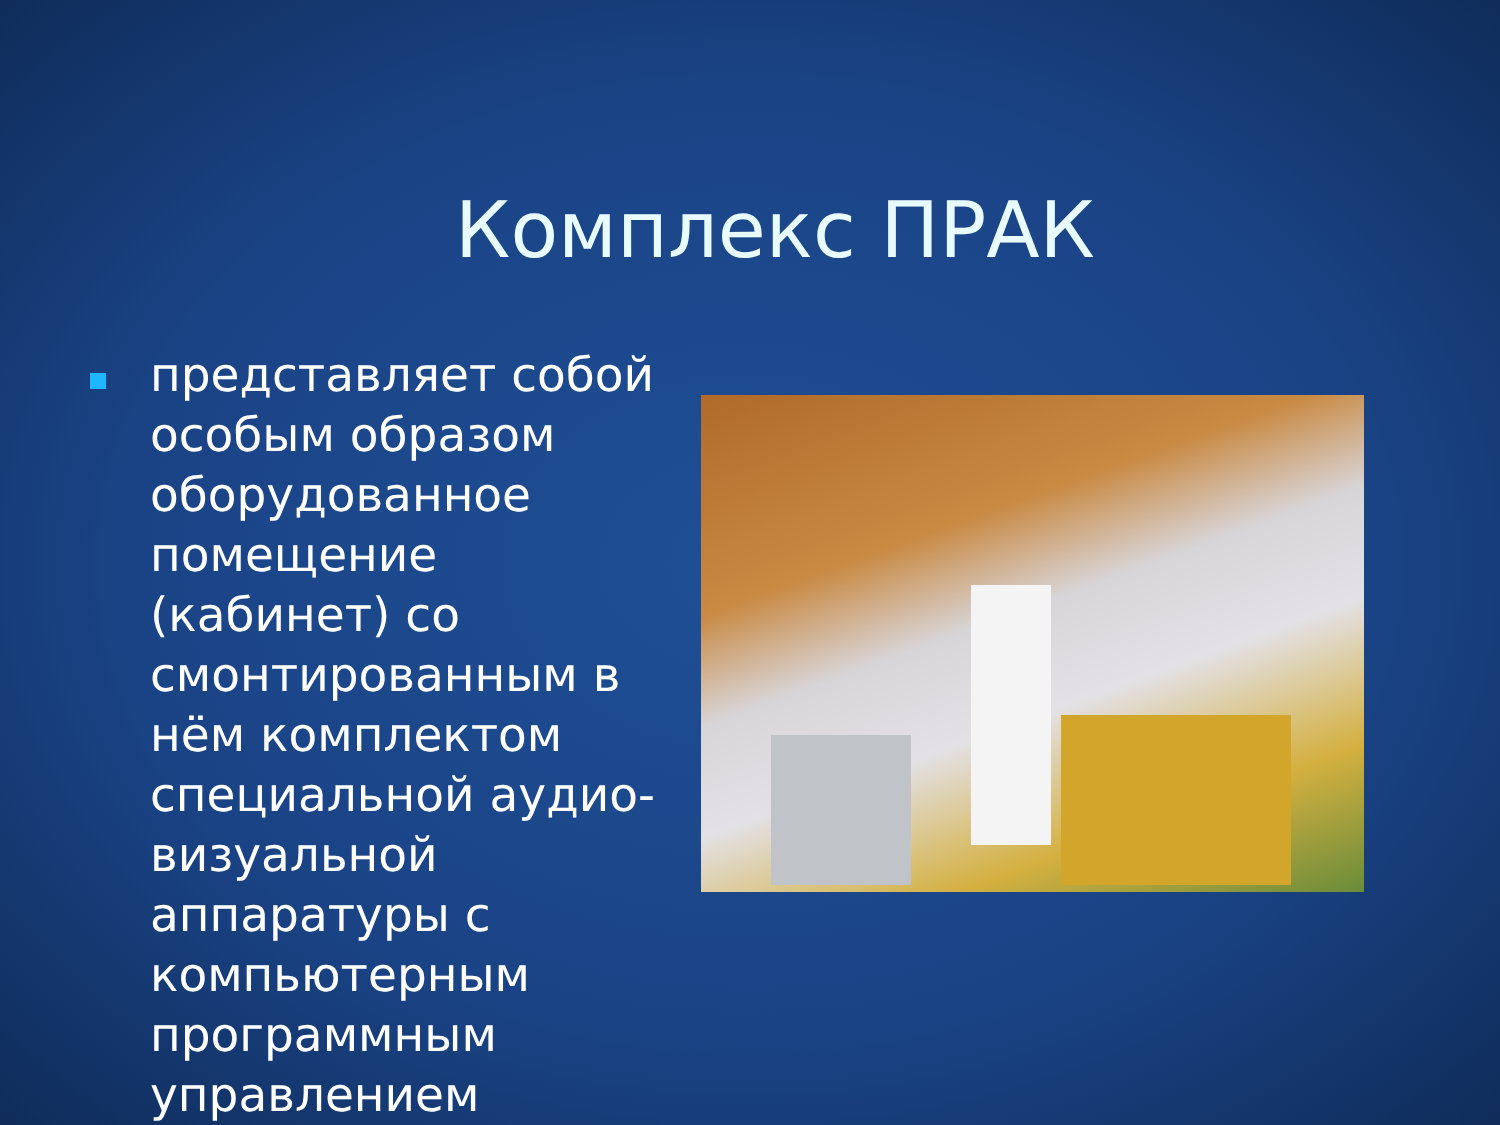Комплекс ПРАК
представляет собой особым образом оборудованное помещение (кабинет) со смонтированным в нём комплектом специальной аудио-визуальной аппаратуры с компьютерным программным управлением